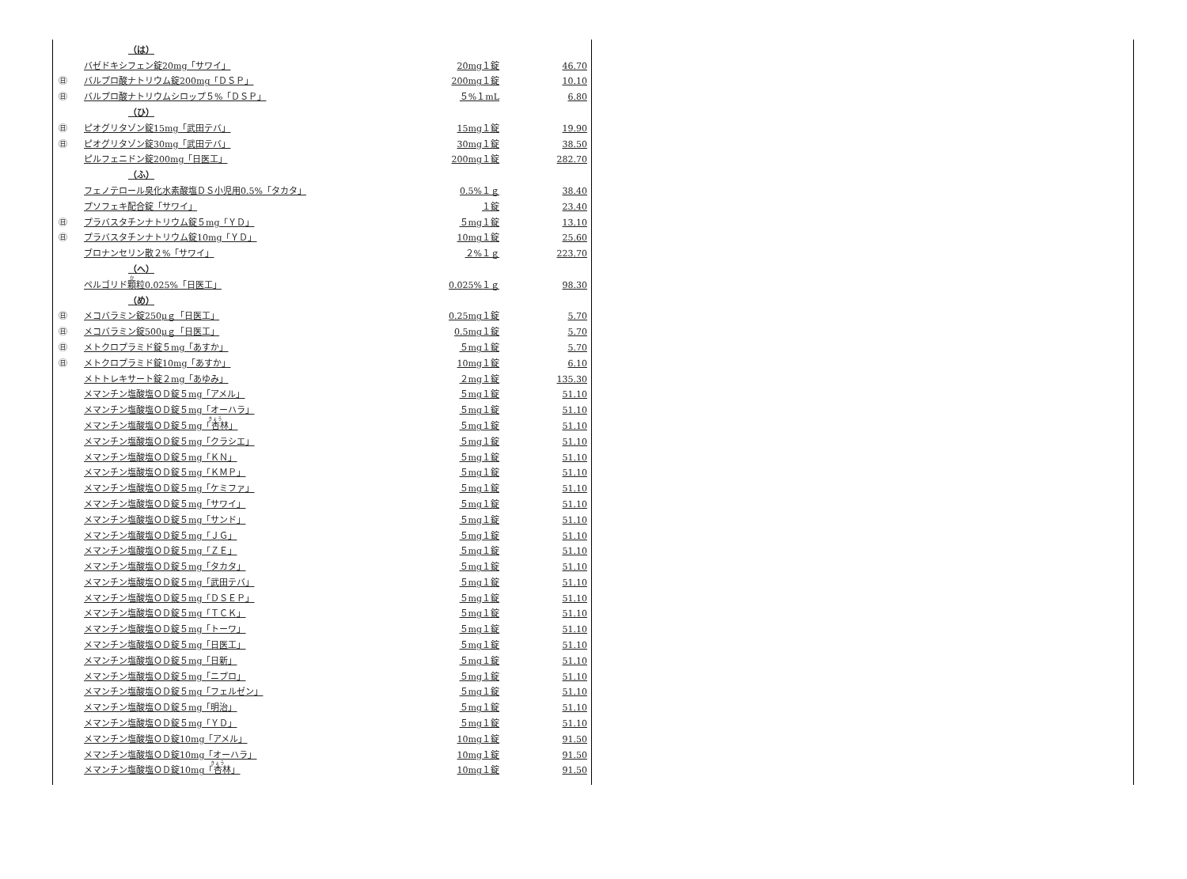| | （は） | | |
| | バゼドキシフェン錠20mg「サワイ」 | 20mg１錠 | 46.70 |
| ㊐ | バルプロ酸ナトリウム錠200mg「ＤＳＰ」 | 200mg１錠 | 10.10 |
| ㊐ | バルプロ酸ナトリウムシロップ５%「ＤＳＰ」 | ５%１mL | 6.80 |
| | （ひ） | | |
| ㊐ | ピオグリタゾン錠15mg「武田テバ」 | 15mg１錠 | 19.90 |
| ㊐ | ピオグリタゾン錠30mg「武田テバ」 | 30mg１錠 | 38.50 |
| | ピルフェニドン錠200mg「日医工」 | 200mg１錠 | 282.70 |
| | （ふ） | | |
| | フェノテロール臭化水素酸塩ＤＳ小児用0.5%「タカタ」 | 0.5%１ｇ | 38.40 |
| | プソフェキ配合錠「サワイ」 | １錠 | 23.40 |
| ㊐ | プラバスタチンナトリウム錠５mg「ＹＤ」 | ５mg１錠 | 13.10 |
| ㊐ | プラバスタチンナトリウム錠10mg「ＹＤ」 | 10mg１錠 | 25.60 |
| | ブロナンセリン散２%「サワイ」 | ２%１ｇ | 223.70 |
| | （へ） | | |
| | ペルゴリド 顆 粒0.025%「日医工」 | 0.025%１ｇ | 98.30 |
| | （め） | | |
| ㊐ | メコバラミン錠250μｇ「日医工」 | 0.25mg１錠 | 5.70 |
| ㊐ | メコバラミン錠500μｇ「日医工」 | 0.5mg１錠 | 5.70 |
| ㊐ | メトクロプラミド錠５mg「あすか」 | ５mg１錠 | 5.70 |
| ㊐ | メトクロプラミド錠10mg「あすか」 | 10mg１錠 | 6.10 |
| | メトトレキサート錠２mg「あゆみ」 | ２mg１錠 | 135.30 |
| | メマンチン塩酸塩ＯＤ錠５mg「アメル」 | ５mg１錠 | 51.10 |
| | メマンチン塩酸塩ＯＤ錠５mg「オーハラ」 | ５mg１錠 | 51.10 |
| | メマンチン塩酸塩ＯＤ錠５mg「 杏 林」 | ５mg１錠 | 51.10 |
| | メマンチン塩酸塩ＯＤ錠５mg「クラシエ」 | ５mg１錠 | 51.10 |
| | メマンチン塩酸塩ＯＤ錠５mg「ＫＮ」 | ５mg１錠 | 51.10 |
| | メマンチン塩酸塩ＯＤ錠５mg「ＫＭＰ」 | ５mg１錠 | 51.10 |
| | メマンチン塩酸塩ＯＤ錠５mg「ケミファ」 | ５mg１錠 | 51.10 |
| | メマンチン塩酸塩ＯＤ錠５mg「サワイ」 | ５mg１錠 | 51.10 |
| | メマンチン塩酸塩ＯＤ錠５mg「サンド」 | ５mg１錠 | 51.10 |
| | メマンチン塩酸塩ＯＤ錠５mg「ＪＧ」 | ５mg１錠 | 51.10 |
| | メマンチン塩酸塩ＯＤ錠５mg「ＺＥ」 | ５mg１錠 | 51.10 |
| | メマンチン塩酸塩ＯＤ錠５mg「タカタ」 | ５mg１錠 | 51.10 |
| | メマンチン塩酸塩ＯＤ錠５mg「武田テバ」 | ５mg１錠 | 51.10 |
| | メマンチン塩酸塩ＯＤ錠５mg「ＤＳＥＰ」 | ５mg１錠 | 51.10 |
| | メマンチン塩酸塩ＯＤ錠５mg「ＴＣＫ」 | ５mg１錠 | 51.10 |
| | メマンチン塩酸塩ＯＤ錠５mg「トーワ」 | ５mg１錠 | 51.10 |
| | メマンチン塩酸塩ＯＤ錠５mg「日医工」 | ５mg１錠 | 51.10 |
| | メマンチン塩酸塩ＯＤ錠５mg「日新」 | ５mg１錠 | 51.10 |
| | メマンチン塩酸塩ＯＤ錠５mg「ニプロ」 | ５mg１錠 | 51.10 |
| | メマンチン塩酸塩ＯＤ錠５mg「フェルゼン」 | ５mg１錠 | 51.10 |
| | メマンチン塩酸塩ＯＤ錠５mg「明治」 | ５mg１錠 | 51.10 |
| | メマンチン塩酸塩ＯＤ錠５mg「ＹＤ」 | ５mg１錠 | 51.10 |
| | メマンチン塩酸塩ＯＤ錠10mg「アメル」 | 10mg１錠 | 91.50 |
| | メマンチン塩酸塩ＯＤ錠10mg「オーハラ」 | 10mg１錠 | 91.50 |
| | メマンチン塩酸塩ＯＤ錠10mg「 杏 林」 | 10mg１錠 | 91.50 |